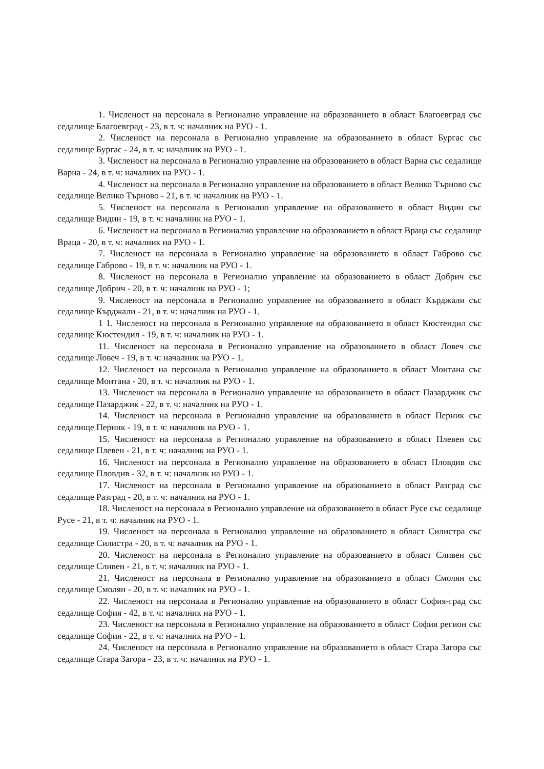1. Численост на персонала в Регионално управление на образованието в област Благоевград със седалище Благоевград - 23, в т. ч: началник на РУО - 1.
2. Численост на персонала в Регионално управление на образованието в област Бургас със седалище Бургас - 24, в т. ч: началник на РУО - 1.
3. Численост на персонала в Регионално управление на образованието в област Варна със седалище Варна - 24, в т. ч: началник на РУО - 1.
4. Численост на персонала в Регионално управление на образованието в област Велико Търново със седалище Велико Търново - 21, в т. ч: началник на РУО - 1.
5. Численост на персонала в Регионално управление на образованието в област Видин със седалище Видин - 19, в т. ч: началник на РУО - 1.
6. Численост на персонала в Регионално управление на образованието в област Враца със седалище Враца - 20, в т. ч: началник на РУО - 1.
7. Численост на персонала в Регионално управление на образованието в област Габрово със седалище Габрово - 19, в т. ч: началник на РУО - 1.
8. Численост на персонала в Регионално управление на образованието в област Добрич със седалище Добрич - 20, в т. ч: началник на РУО - 1;
9. Численост на персонала в Регионално управление на образованието в област Кърджали със седалище Кърджали - 21, в т. ч: началник на РУО - 1.
1 1. Численост на персонала в Регионално управление на образованието в област Кюстендил със седалище Кюстендил - 19, в т. ч: началник на РУО - 1.
11. Численост на персонала в Регионално управление на образованието в област Ловеч със седалище Ловеч - 19, в т. ч: началник на РУО - 1.
12. Численост на персонала в Регионално управление на образованието в област Монтана със седалище Монтана - 20, в т. ч: началник на РУО - 1.
13. Численост на персонала в Регионално управление на образованието в област Пазарджик със седалище Пазарджик - 22, в т. ч: началник на РУО - 1.
14. Численост на персонала в Регионално управление на образованието в област Перник със седалище Перник - 19, в т. ч: началник на РУО - 1.
15. Численост на персонала в Регионално управление на образованието в област Плевен със седалище Плевен - 21, в т. ч: началник на РУО - 1.
16. Численост на персонала в Регионално управление на образованието в област Пловдив със седалище Пловдив - 32, в т. ч: началник на РУО - 1.
17. Численост на персонала в Регионално управление на образованието в област Разград със седалище Разград - 20, в т. ч: началник на РУО - 1.
18. Численост на персонала в Регионално управление на образованието в област Русе със седалище Русе - 21, в т. ч: началник на РУО - 1.
19. Численост на персонала в Регионално управление на образованието в област Силистра със седалище Силистра - 20, в т. ч: началник на РУО - 1.
20. Численост на персонала в Регионално управление на образованието в област Сливен със седалище Сливен - 21, в т. ч: началник на РУО - 1.
21. Численост на персонала в Регионално управление на образованието в област Смолян със седалище Смолян - 20, в т. ч: началник на РУО - 1.
22. Численост на персонала в Регионално управление на образованието в област София-град със седалище София - 42, в т. ч: началник на РУО - 1.
23. Численост на персонала в Регионално управление на образованието в област София регион със седалище София - 22, в т. ч: началник на РУО - 1.
24. Численост на персонала в Регионално управление на образованието в област Стара Загора със седалище Стара Загора - 23, в т. ч: началник на РУО - 1.